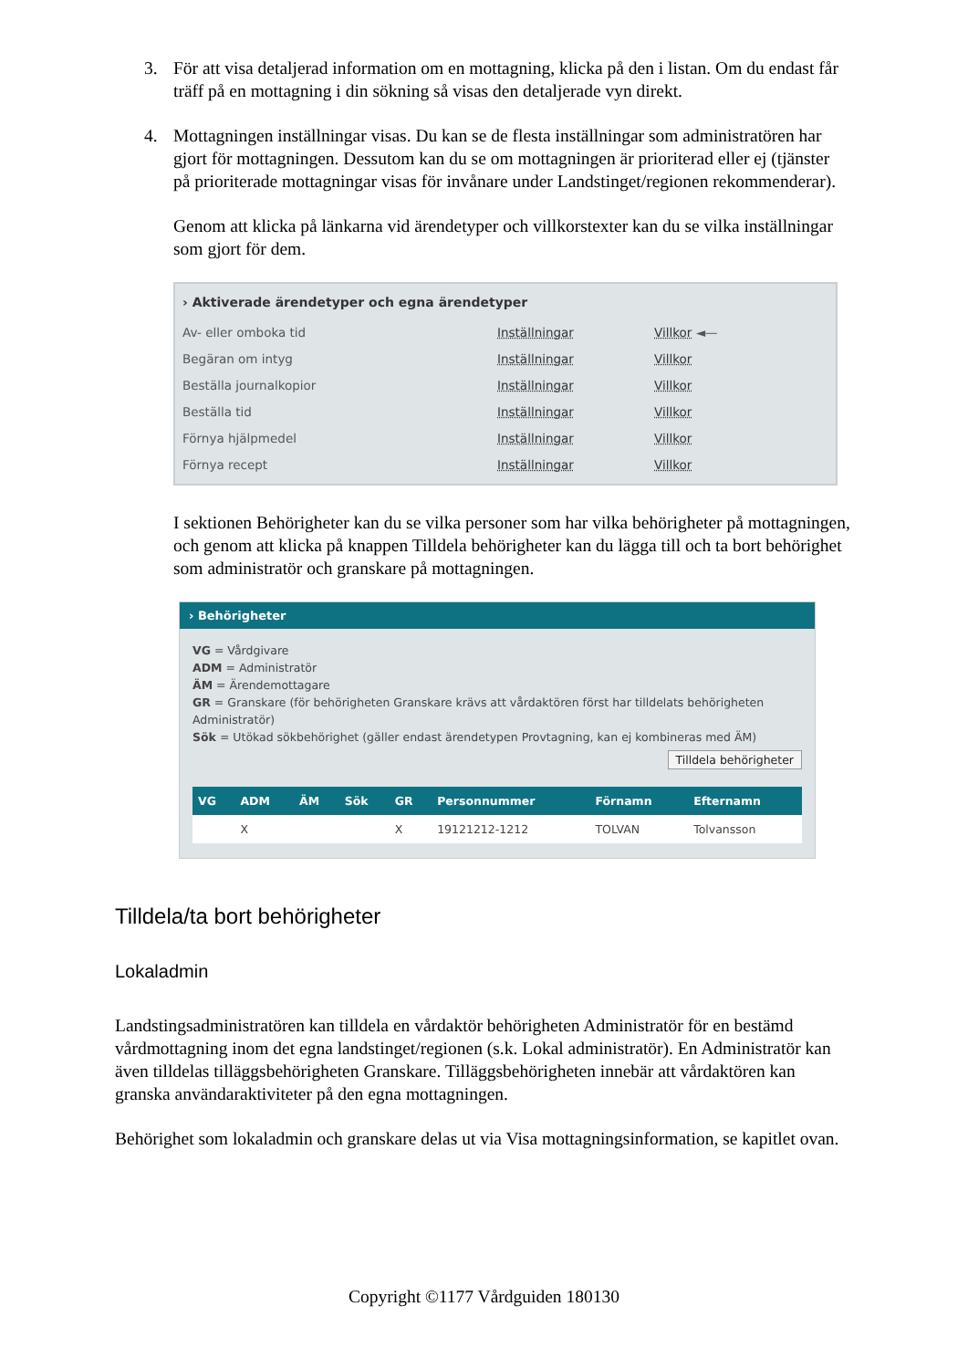3. För att visa detaljerad information om en mottagning, klicka på den i listan. Om du endast får träff på en mottagning i din sökning så visas den detaljerade vyn direkt.
4. Mottagningen inställningar visas. Du kan se de flesta inställningar som administratören har gjort för mottagningen. Dessutom kan du se om mottagningen är prioriterad eller ej (tjänster på prioriterade mottagningar visas för invånare under Landstinget/regionen rekommenderar).
Genom att klicka på länkarna vid ärendetyper och villkorstexter kan du se vilka inställningar som gjort för dem.
› Aktiverade ärendetyper och egna ärendetyper
| Av- eller omboka tid | Inställningar | Villkor ◄— |
| Begäran om intyg | Inställningar | Villkor |
| Beställa journalkopior | Inställningar | Villkor |
| Beställa tid | Inställningar | Villkor |
| Förnya hjälpmedel | Inställningar | Villkor |
| Förnya recept | Inställningar | Villkor |
I sektionen Behörigheter kan du se vilka personer som har vilka behörigheter på mottagningen, och genom att klicka på knappen Tilldela behörigheter kan du lägga till och ta bort behörighet som administratör och granskare på mottagningen.
› Behörigheter
VG = Vårdgivare
ADM = Administratör
ÄM = Ärendemottagare
GR = Granskare (för behörigheten Granskare krävs att vårdaktören först har tilldelats behörigheten Administratör)
Sök = Utökad sökbehörighet (gäller endast ärendetypen Provtagning, kan ej kombineras med ÄM)
Tilldela behörigheter
| VG | ADM | ÄM | Sök | GR | Personnummer | Förnamn | Efternamn |
| --- | --- | --- | --- | --- | --- | --- | --- |
| | X | | | X | 19121212-1212 | TOLVAN | Tolvansson |
Tilldela/ta bort behörigheter
Lokaladmin
Landstingsadministratören kan tilldela en vårdaktör behörigheten Administratör för en bestämd vårdmottagning inom det egna landstinget/regionen (s.k. Lokal administratör). En Administratör kan även tilldelas tilläggsbehörigheten Granskare. Tilläggsbehörigheten innebär att vårdaktören kan granska användaraktiviteter på den egna mottagningen.
Behörighet som lokaladmin och granskare delas ut via Visa mottagningsinformation, se kapitlet ovan.
Copyright ©1177 Vårdguiden 180130